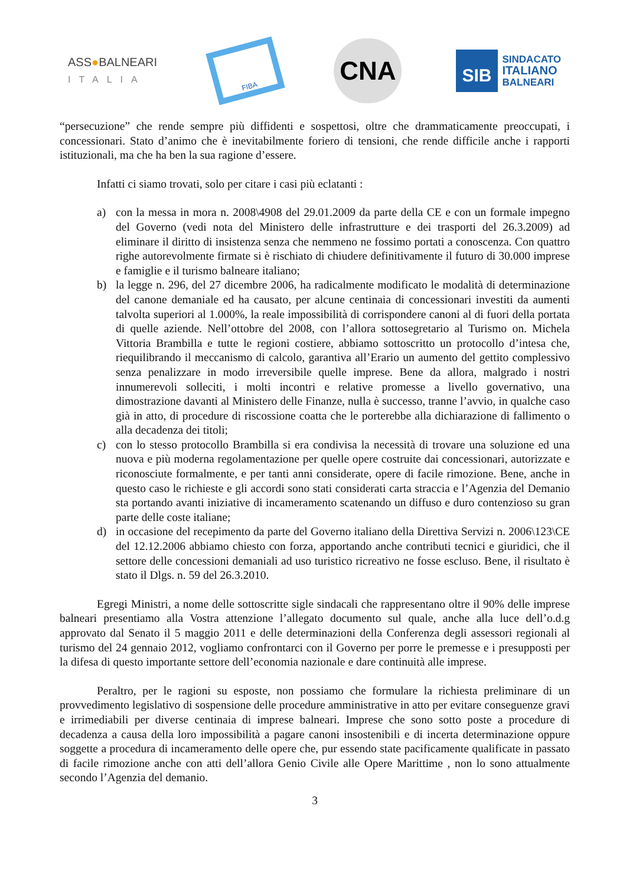ASS●BALNEARI
ITALIA
FIBA
CNA
SIB
SINDACATO
ITALIANO
BALNEARI
“persecuzione” che rende sempre più diffidenti e sospettosi, oltre che drammaticamente preoccupati, i concessionari. Stato d’animo che è inevitabilmente foriero di tensioni, che rende difficile anche i rapporti istituzionali, ma che ha ben la sua ragione d’essere.
Infatti ci siamo trovati, solo per citare i casi più eclatanti :
a) con la messa in mora n. 2008\4908 del 29.01.2009 da parte della CE e con un formale impegno del Governo (vedi nota del Ministero delle infrastrutture e dei trasporti del 26.3.2009) ad eliminare il diritto di insistenza senza che nemmeno ne fossimo portati a conoscenza. Con quattro righe autorevolmente firmate si è rischiato di chiudere definitivamente il futuro di 30.000 imprese e famiglie e il turismo balneare italiano;
b) la legge n. 296, del 27 dicembre 2006, ha radicalmente modificato le modalità di determinazione del canone demaniale ed ha causato, per alcune centinaia di concessionari investiti da aumenti talvolta superiori al 1.000%, la reale impossibilità di corrispondere canoni al di fuori della portata di quelle aziende. Nell’ottobre del 2008, con l’allora sottosegretario al Turismo on. Michela Vittoria Brambilla e tutte le regioni costiere, abbiamo sottoscritto un protocollo d’intesa che, riequilibrando il meccanismo di calcolo, garantiva all’Erario un aumento del gettito complessivo senza penalizzare in modo irreversibile quelle imprese. Bene da allora, malgrado i nostri innumerevoli solleciti, i molti incontri e relative promesse a livello governativo, una dimostrazione davanti al Ministero delle Finanze, nulla è successo, tranne l’avvio, in qualche caso già in atto, di procedure di riscossione coatta che le porterebbe alla dichiarazione di fallimento o alla decadenza dei titoli;
c) con lo stesso protocollo Brambilla si era condivisa la necessità di trovare una soluzione ed una nuova e più moderna regolamentazione per quelle opere costruite dai concessionari, autorizzate e riconosciute formalmente, e per tanti anni considerate, opere di facile rimozione. Bene, anche in questo caso le richieste e gli accordi sono stati considerati carta straccia e l’Agenzia del Demanio sta portando avanti iniziative di incameramento scatenando un diffuso e duro contenzioso su gran parte delle coste italiane;
d) in occasione del recepimento da parte del Governo italiano della Direttiva Servizi n. 2006\123\CE del 12.12.2006 abbiamo chiesto con forza, apportando anche contributi tecnici e giuridici, che il settore delle concessioni demaniali ad uso turistico ricreativo ne fosse escluso. Bene, il risultato è stato il Dlgs. n. 59 del 26.3.2010.
Egregi Ministri, a nome delle sottoscritte sigle sindacali che rappresentano oltre il 90% delle imprese balneari presentiamo alla Vostra attenzione l’allegato documento sul quale, anche alla luce dell’o.d.g approvato dal Senato il 5 maggio 2011 e delle determinazioni della Conferenza degli assessori regionali al turismo del 24 gennaio 2012, vogliamo confrontarci con il Governo per porre le premesse e i presupposti per la difesa di questo importante settore dell’economia nazionale e dare continuità alle imprese.
Peraltro, per le ragioni su esposte, non possiamo che formulare la richiesta preliminare di un provvedimento legislativo di sospensione delle procedure amministrative in atto per evitare conseguenze gravi e irrimediabili per diverse centinaia di imprese balneari. Imprese che sono sotto poste a procedure di decadenza a causa della loro impossibilità a pagare canoni insostenibili e di incerta determinazione oppure soggette a procedura di incameramento delle opere che, pur essendo state pacificamente qualificate in passato di facile rimozione anche con atti dell’allora Genio Civile alle Opere Marittime , non lo sono attualmente secondo l’Agenzia del demanio.
3